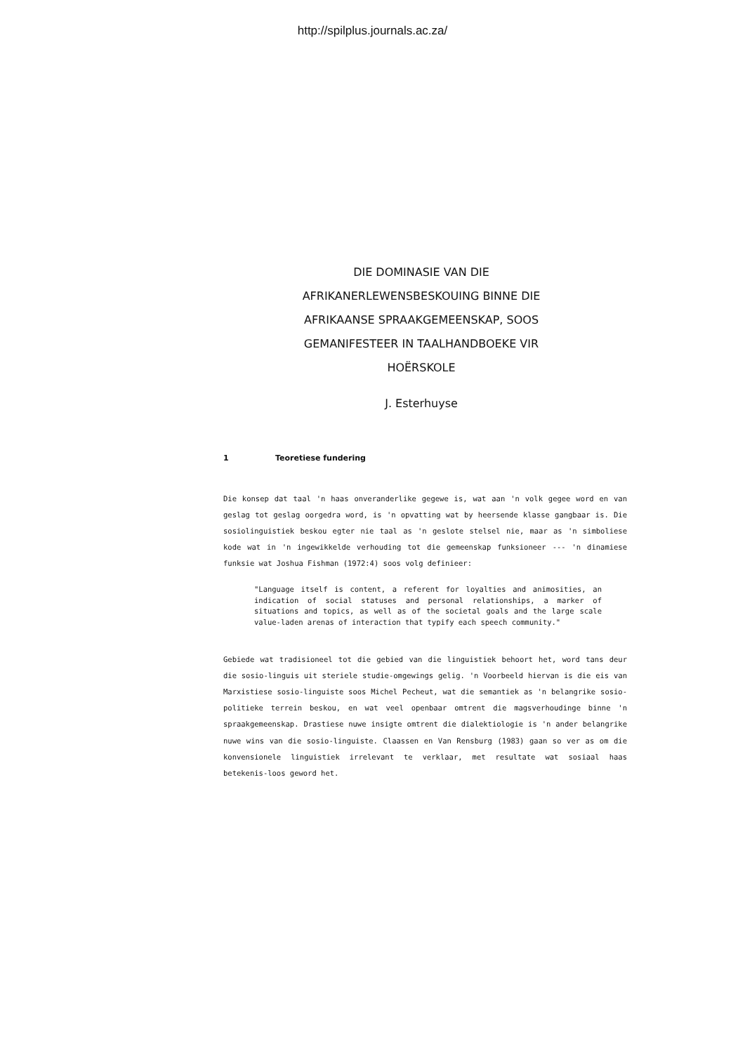http://spilplus.journals.ac.za/
DIE DOMINASIE VAN DIE AFRIKANERLEWENSBESKOUING BINNE DIE AFRIKAANSE SPRAAKGEMEENSKAP, SOOS GEMANIFESTEER IN TAALHANDBOEKE VIR HOËRSKOLE
J. Esterhuyse
1 Teoretiese fundering
Die konsep dat taal 'n haas onveranderlike gegewe is, wat aan 'n volk gegee word en van geslag tot geslag oorgedra word, is 'n opvatting wat by heersende klasse gangbaar is. Die sosiolinguistiek beskou egter nie taal as 'n geslote stelsel nie, maar as 'n simboliese kode wat in 'n ingewikkelde verhouding tot die gemeenskap funksioneer --- 'n dinamiese funksie wat Joshua Fishman (1972:4) soos volg definieer:
"Language itself is content, a referent for loyalties and animosities, an indication of social statuses and personal relationships, a marker of situations and topics, as well as of the societal goals and the large scale value-laden arenas of interaction that typify each speech community."
Gebiede wat tradisioneel tot die gebied van die linguistiek behoort het, word tans deur die sosio-linguis uit steriele studie-omgewings gelig. 'n Voorbeeld hiervan is die eis van Marxistiese sosio-linguiste soos Michel Pecheut, wat die semantiek as 'n belangrike sosio-politieke terrein beskou, en wat veel openbaar omtrent die magsverhoudinge binne 'n spraakgemeenskap. Drastiese nuwe insigte omtrent die dialektiologie is 'n ander belangrike nuwe wins van die sosio-linguiste. Claassen en Van Rensburg (1983) gaan so ver as om die konvensionele linguistiek irrelevant te verklaar, met resultate wat sosiaal haas betekenis-loos geword het.